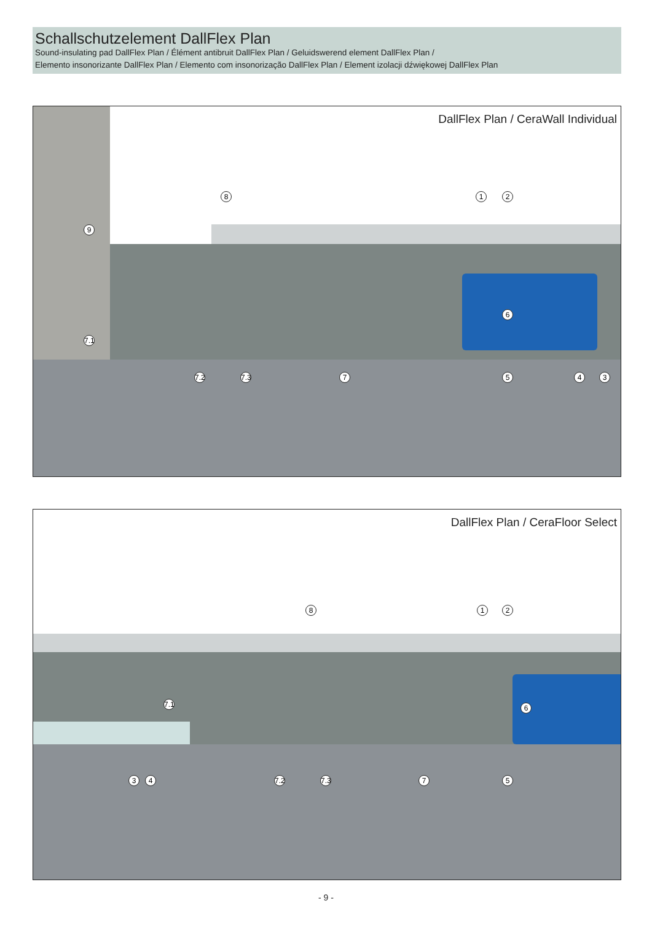Schallschutzelement DallFlex Plan
Sound-insulating pad DallFlex Plan / Élément antibruit DallFlex Plan / Geluidswerend element DallFlex Plan /
Elemento insonorizante DallFlex Plan / Elemento com insonorização DallFlex Plan / Element izolacji dźwiękowej DallFlex Plan
DallFlex Plan / CeraWall Individual
8 1 2
9
6
7.1
7.2 7.3 7 5 4 3
DallFlex Plan / CeraFloor Select
8 1 2
6 7.1
3 4 7.2 7.3 7 5
- 9 -